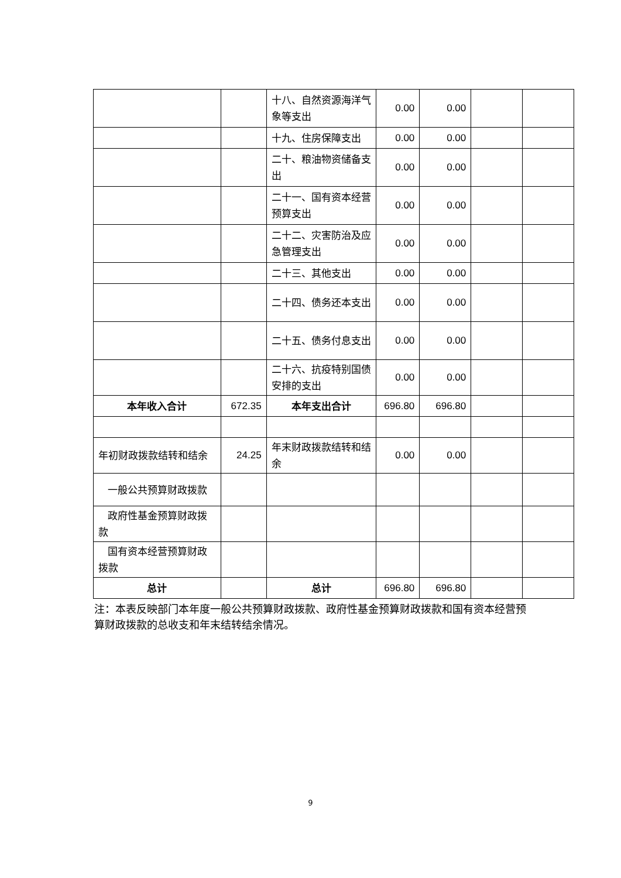| | | 十八、自然资源海洋气象等支出 | 0.00 | 0.00 | | |
| | | 十九、住房保障支出 | 0.00 | 0.00 | | |
| | | 二十、粮油物资储备支出 | 0.00 | 0.00 | | |
| | | 二十一、国有资本经营预算支出 | 0.00 | 0.00 | | |
| | | 二十二、灾害防治及应急管理支出 | 0.00 | 0.00 | | |
| | | 二十三、其他支出 | 0.00 | 0.00 | | |
| | | 二十四、债务还本支出 | 0.00 | 0.00 | | |
| | | 二十五、债务付息支出 | 0.00 | 0.00 | | |
| | | 二十六、抗疫特别国债安排的支出 | 0.00 | 0.00 | | |
| 本年收入合计 | 672.35 | 本年支出合计 | 696.80 | 696.80 | | |
| 年初财政拨款结转和结余 | 24.25 | 年末财政拨款结转和结余 | 0.00 | 0.00 | | |
| 一般公共预算财政拨款 | | | | | | |
| 政府性基金预算财政拨款 | | | | | | |
| 国有资本经营预算财政拨款 | | | | | | |
| 总计 | | 总计 | 696.80 | 696.80 | | |
注：本表反映部门本年度一般公共预算财政拨款、政府性基金预算财政拨款和国有资本经营预算财政拨款的总收支和年末结转结余情况。
9